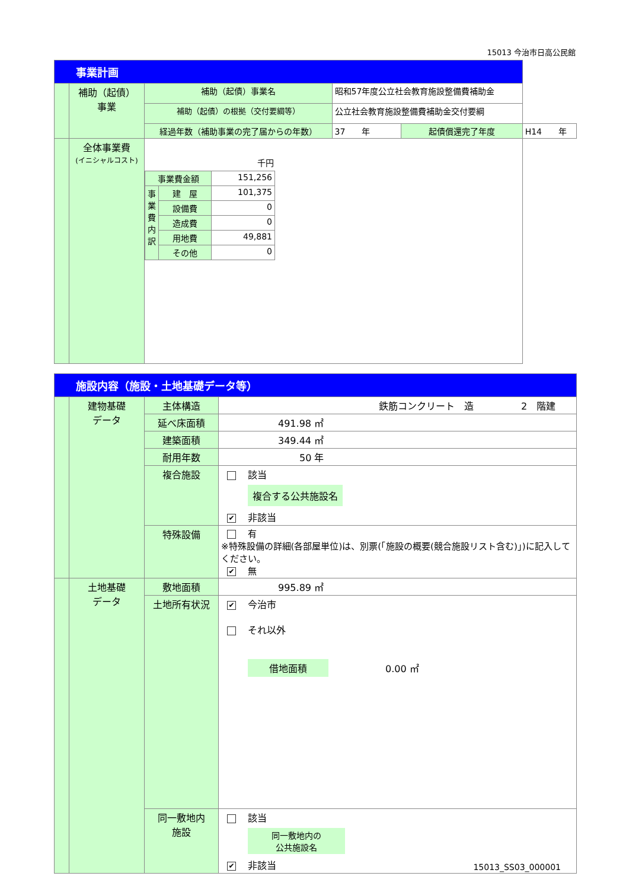15013 今治市日高公民館
| 事業計画 | | | | | | |
| | 補助（起債） 事業 | 補助（起債）事業名 | 昭和57年度公立社会教育施設整備費補助金 | | | |
| | | 補助（起債）の根拠（交付要綱等） | 公立社会教育施設整備費補助金交付要綱 | | | |
| | | 経過年数（補助事業の完了届からの年数） | | 37 年 | 起債償還完了年度 | H14 年 |
| | 全体事業費 (イニシャルコスト) | 千円 / 事業費金額 / / 151,256 / / 事業費内訳 / 建 屋 / 101,375 / / / 設備費 / 0 / / / 造成費 / 0 / / / 用地費 / 49,881 / / / その他 / 0 / | | | | |
| 施設内容（施設・土地基礎データ等） | | | |
| | 建物基礎 データ | 主体構造 | 鉄筋コンクリート 造 2 階建 |
| | | 延べ床面積 | 491.98 ㎡ |
| | | 建築面積 | 349.44 ㎡ |
| | | 耐用年数 | 50 年 |
| | | 複合施設 | 該当 複合する公共施設名 ✔ 非該当 |
| | | 特殊設備 | 有 ※特殊設備の詳細(各部屋単位)は、別票(「施設の概要(競合施設リスト含む)」)に記入してください。 ✔ 無 |
| | 土地基礎 データ | 敷地面積 | 995.89 ㎡ |
| | | 土地所有状況 | ✔ 今治市 それ以外 借地面積 0.00 ㎡ |
| | | 同一敷地内 施設 | 該当 同一敷地内の 公共施設名 ✔ 非該当 |
15013_SS03_000001